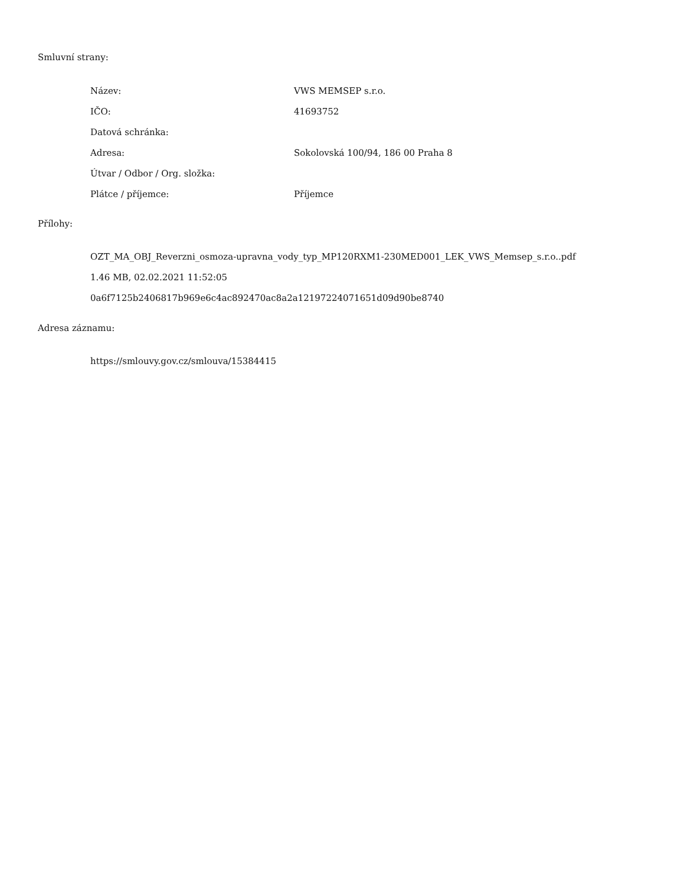Smluvní strany:
| Název: | VWS MEMSEP s.r.o. |
| IČO: | 41693752 |
| Datová schránka: | |
| Adresa: | Sokolovská 100/94, 186 00 Praha 8 |
| Útvar / Odbor / Org. složka: | |
| Plátce / příjemce: | Příjemce |
Přílohy:
OZT_MA_OBJ_Reverzni_osmoza-upravna_vody_typ_MP120RXM1-230MED001_LEK_VWS_Memsep_s.r.o..pdf
1.46 MB, 02.02.2021 11:52:05
0a6f7125b2406817b969e6c4ac892470ac8a2a12197224071651d09d90be8740
Adresa záznamu:
https://smlouvy.gov.cz/smlouva/15384415